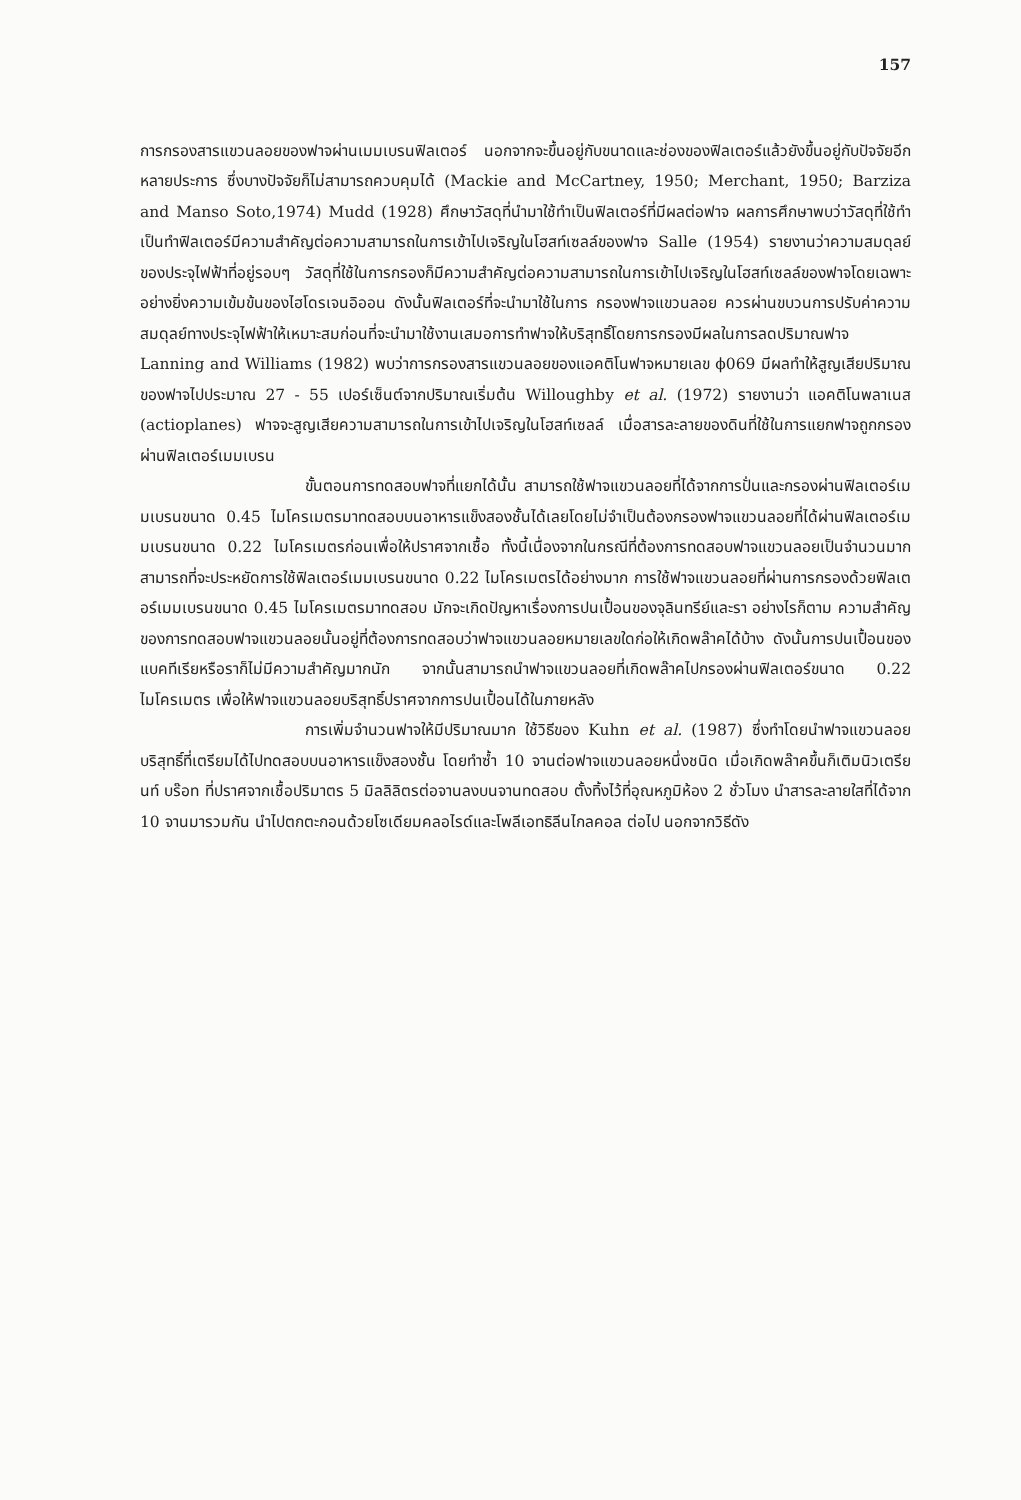157
การกรองสารแขวนลอยของฟาจผ่านเมมเบรนฟิลเตอร์ นอกจากจะขึ้นอยู่กับขนาดและช่องของฟิลเตอร์แล้วยังขึ้นอยู่กับปัจจัยอีกหลายประการ ซึ่งบางปัจจัยก็ไม่สามารถควบคุมได้ (Mackie and McCartney, 1950; Merchant, 1950; Barziza and Manso Soto,1974) Mudd (1928) ศึกษาวัสดุที่นำมาใช้ทำเป็นฟิลเตอร์ที่มีผลต่อฟาจ ผลการศึกษาพบว่าวัสดุที่ใช้ทำเป็นทำฟิลเตอร์มีความสำคัญต่อความสามารถในการเข้าไปเจริญในโฮสท์เซลล์ของฟาจ Salle (1954) รายงานว่าความสมดุลย์ของประจุไฟฟ้าที่อยู่รอบๆ วัสดุที่ใช้ในการกรองก็มีความสำคัญต่อความสามารถในการเข้าไปเจริญในโฮสท์เซลล์ของฟาจโดยเฉพาะอย่างยิ่งความเข้มข้นของไฮโดรเจนอิออน ดังนั้นฟิลเตอร์ที่จะนำมาใช้ในการ กรองฟาจแขวนลอย ควรผ่านขบวนการปรับค่าความสมดุลย์ทางประจุไฟฟ้าให้เหมาะสมก่อนที่จะนำมาใช้งานเสมอการทำฟาจให้บริสุทธิ์โดยการกรองมีผลในการลดปริมาณฟาจ Lanning and Williams (1982) พบว่าการกรองสารแขวนลอยของแอคติโนฟาจหมายเลข ϕ069 มีผลทำให้สูญเสียปริมาณของฟาจไปประมาณ 27 - 55 เปอร์เซ็นต์จากปริมาณเริ่มต้น Willoughby et al. (1972) รายงานว่า แอคติโนพลาเนส (actioplanes) ฟาจจะสูญเสียความสามารถในการเข้าไปเจริญในโฮสท์เซลล์ เมื่อสารละลายของดินที่ใช้ในการแยกฟาจถูกกรองผ่านฟิลเตอร์เมมเบรน
ขั้นตอนการทดสอบฟาจที่แยกได้นั้น สามารถใช้ฟาจแขวนลอยที่ได้จากการปั่นและกรองผ่านฟิลเตอร์เมมเบรนขนาด 0.45 ไมโครเมตรมาทดสอบบนอาหารแข็งสองชั้นได้เลยโดยไม่จำเป็นต้องกรองฟาจแขวนลอยที่ได้ผ่านฟิลเตอร์เมมเบรนขนาด 0.22 ไมโครเมตรก่อนเพื่อให้ปราศจากเชื้อ ทั้งนี้เนื่องจากในกรณีที่ต้องการทดสอบฟาจแขวนลอยเป็นจำนวนมากสามารถที่จะประหยัดการใช้ฟิลเตอร์เมมเบรนขนาด 0.22 ไมโครเมตรได้อย่างมาก การใช้ฟาจแขวนลอยที่ผ่านการกรองด้วยฟิลเตอร์เมมเบรนขนาด 0.45 ไมโครเมตรมาทดสอบ มักจะเกิดปัญหาเรื่องการปนเปื้อนของจุลินทรีย์และรา อย่างไรก็ตาม ความสำคัญของการทดสอบฟาจแขวนลอยนั้นอยู่ที่ต้องการทดสอบว่าฟาจแขวนลอยหมายเลขใดก่อให้เกิดพล๊าคได้บ้าง ดังนั้นการปนเปื้อนของแบคทีเรียหรือราก็ไม่มีความสำคัญมากนัก จากนั้นสามารถนำฟาจแขวนลอยที่เกิดพล๊าคไปกรองผ่านฟิลเตอร์ขนาด 0.22 ไมโครเมตร เพื่อให้ฟาจแขวนลอยบริสุทธิ์ปราศจากการปนเปื้อนได้ในภายหลัง
การเพิ่มจำนวนฟาจให้มีปริมาณมาก ใช้วิธีของ Kuhn et al. (1987) ซึ่งทำโดยนำฟาจแขวนลอยบริสุทธิ์ที่เตรียมได้ไปทดสอบบนอาหารแข็งสองชั้น โดยทำซ้ำ 10 จานต่อฟาจแขวนลอยหนึ่งชนิด เมื่อเกิดพล๊าคขึ้นก็เติมนิวเตรียนท์ บร๊อท ที่ปราศจากเชื้อปริมาตร 5 มิลลิลิตรต่อจานลงบนจานทดสอบ ตั้งทิ้งไว้ที่อุณหภูมิห้อง 2 ชั่วโมง นำสารละลายใสที่ได้จาก 10 จานมารวมกัน นำไปตกตะกอนด้วยโซเดียมคลอไรด์และโพลีเอทธิลีนไกลคอล ต่อไป นอกจากวิธีดัง